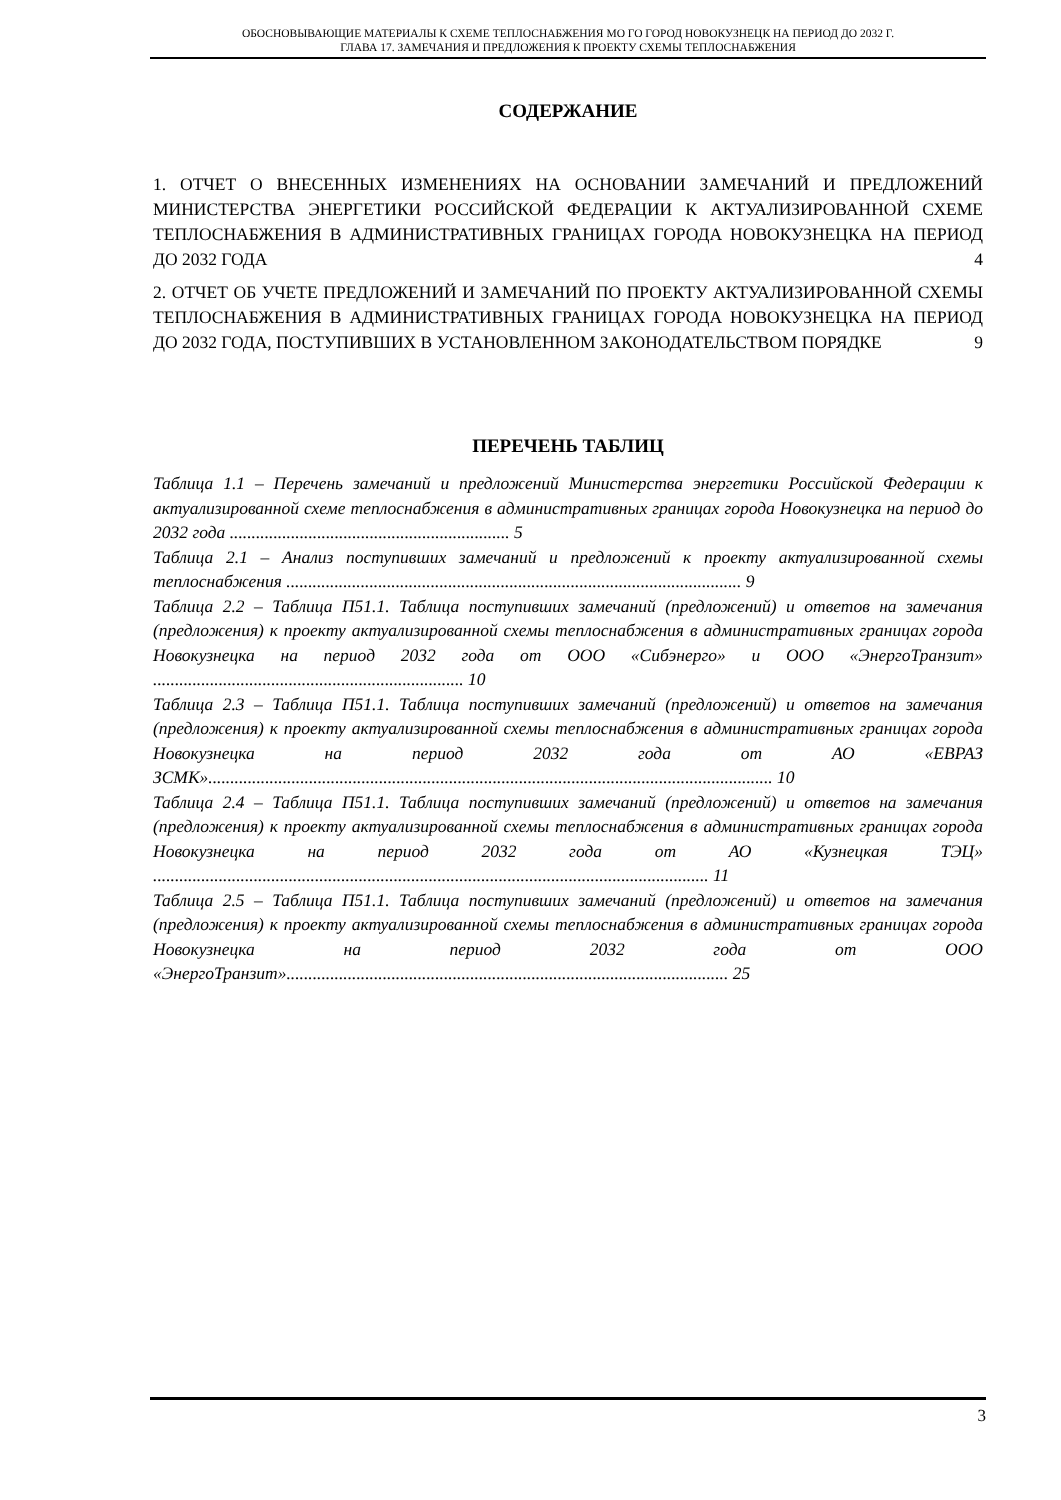ОБОСНОВЫВАЮЩИЕ МАТЕРИАЛЫ К СХЕМЕ ТЕПЛОСНАБЖЕНИЯ МО ГО ГОРОД НОВОКУЗНЕЦК НА ПЕРИОД ДО 2032 Г.
ГЛАВА 17. ЗАМЕЧАНИЯ И ПРЕДЛОЖЕНИЯ К ПРОЕКТУ СХЕМЫ ТЕПЛОСНАБЖЕНИЯ
СОДЕРЖАНИЕ
1. ОТЧЕТ О ВНЕСЕННЫХ ИЗМЕНЕНИЯХ НА ОСНОВАНИИ ЗАМЕЧАНИЙ И ПРЕДЛОЖЕНИЙ МИНИСТЕРСТВА ЭНЕРГЕТИКИ РОССИЙСКОЙ ФЕДЕРАЦИИ К АКТУАЛИЗИРОВАННОЙ СХЕМЕ ТЕПЛОСНАБЖЕНИЯ В АДМИНИСТРАТИВНЫХ ГРАНИЦАХ ГОРОДА НОВОКУЗНЕЦКА НА ПЕРИОД ДО 2032 ГОДА 4
2. ОТЧЕТ ОБ УЧЕТЕ ПРЕДЛОЖЕНИЙ И ЗАМЕЧАНИЙ ПО ПРОЕКТУ АКТУАЛИЗИРОВАННОЙ СХЕМЫ ТЕПЛОСНАБЖЕНИЯ В АДМИНИСТРАТИВНЫХ ГРАНИЦАХ ГОРОДА НОВОКУЗНЕЦКА НА ПЕРИОД ДО 2032 ГОДА, ПОСТУПИВШИХ В УСТАНОВЛЕННОМ ЗАКОНОДАТЕЛЬСТВОМ ПОРЯДКЕ 9
ПЕРЕЧЕНЬ ТАБЛИЦ
Таблица 1.1 – Перечень замечаний и предложений Министерства энергетики Российской Федерации к актуализированной схеме теплоснабжения в административных границах города Новокузнецка на период до 2032 года ................................................................ 5
Таблица 2.1 – Анализ поступивших замечаний и предложений к проекту актуализированной схемы теплоснабжения ........................................................................................................ 9
Таблица 2.2 – Таблица П51.1. Таблица поступивших замечаний (предложений) и ответов на замечания (предложения) к проекту актуализированной схемы теплоснабжения в административных границах города Новокузнецка на период 2032 года от ООО «Сибэнерго» и ООО «ЭнергоТранзит» ....................................................................... 10
Таблица 2.3 – Таблица П51.1. Таблица поступивших замечаний (предложений) и ответов на замечания (предложения) к проекту актуализированной схемы теплоснабжения в административных границах города Новокузнецка на период 2032 года от АО «ЕВРАЗ ЗСМК»................................................................................................................................. 10
Таблица 2.4 – Таблица П51.1. Таблица поступивших замечаний (предложений) и ответов на замечания (предложения) к проекту актуализированной схемы теплоснабжения в административных границах города Новокузнецка на период 2032 года от АО «Кузнецкая ТЭЦ» ............................................................................................................................... 11
Таблица 2.5 – Таблица П51.1. Таблица поступивших замечаний (предложений) и ответов на замечания (предложения) к проекту актуализированной схемы теплоснабжения в административных границах города Новокузнецка на период 2032 года от ООО «ЭнергоТранзит»..................................................................................................... 25
3